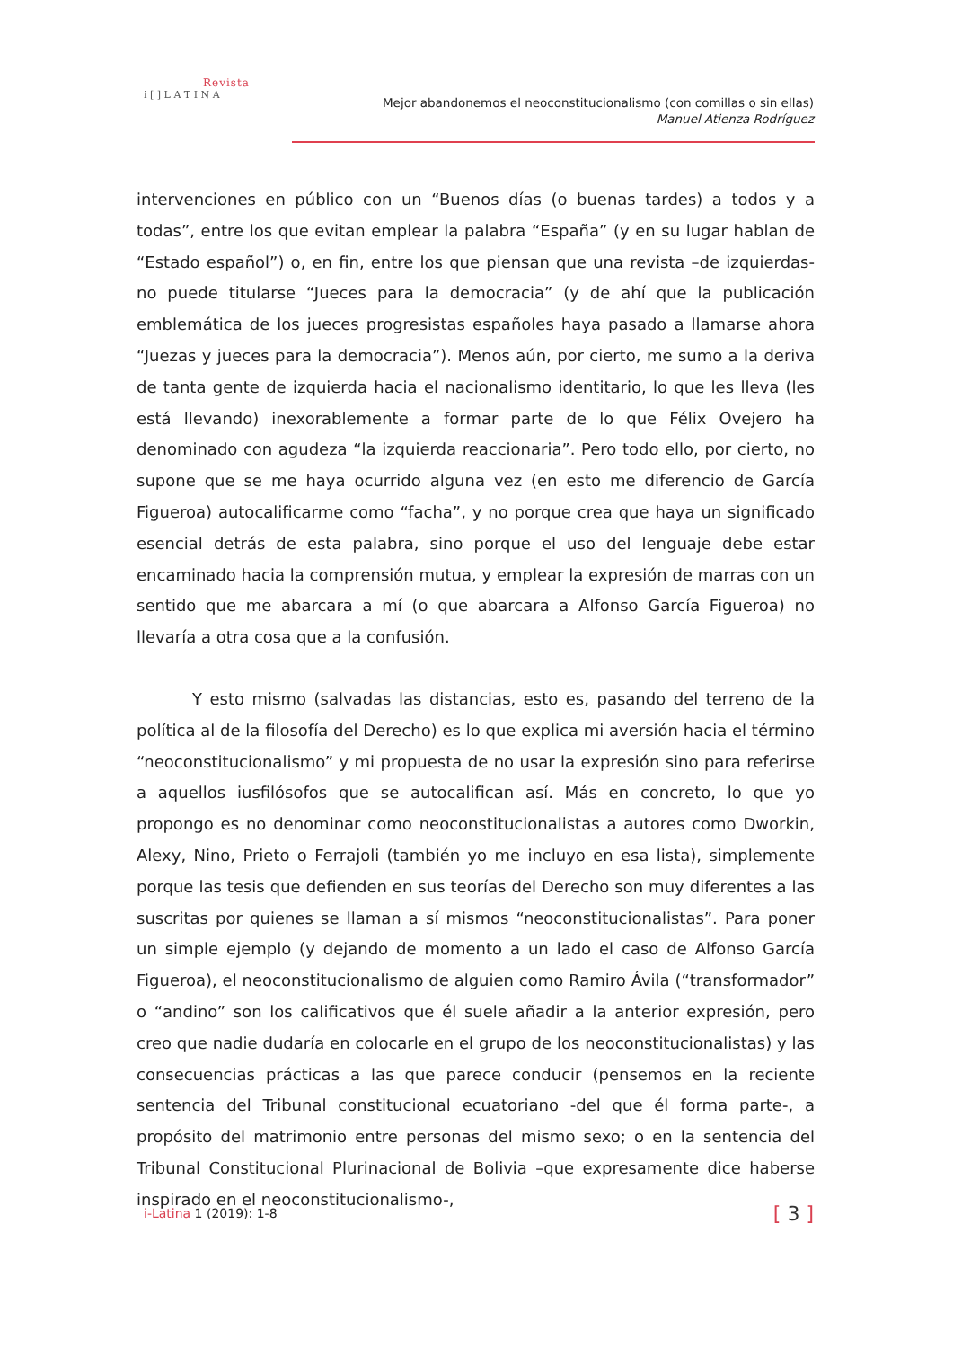Revista
i [ ] L A T I N A
Mejor abandonemos el neoconstitucionalismo (con comillas o sin ellas)
Manuel Atienza Rodríguez
intervenciones en público con un “Buenos días (o buenas tardes) a todos y a todas”, entre los que evitan emplear la palabra “España” (y en su lugar hablan de “Estado español”) o, en fin, entre los que piensan que una revista –de izquierdas- no puede titularse “Jueces para la democracia” (y de ahí que la publicación emblemática de los jueces progresistas españoles haya pasado a llamarse ahora “Juezas y jueces para la democracia”). Menos aún, por cierto, me sumo a la deriva de tanta gente de izquierda hacia el nacionalismo identitario, lo que les lleva (les está llevando) inexorablemente a formar parte de lo que Félix Ovejero ha denominado con agudeza “la izquierda reaccionaria”. Pero todo ello, por cierto, no supone que se me haya ocurrido alguna vez (en esto me diferencio de García Figueroa) autocalificarme como “facha”, y no porque crea que haya un significado esencial detrás de esta palabra, sino porque el uso del lenguaje debe estar encaminado hacia la comprensión mutua, y emplear la expresión de marras con un sentido que me abarcara a mí (o que abarcara a Alfonso García Figueroa) no llevaría a otra cosa que a la confusión.
Y esto mismo (salvadas las distancias, esto es, pasando del terreno de la política al de la filosofía del Derecho) es lo que explica mi aversión hacia el término “neoconstitucionalismo” y mi propuesta de no usar la expresión sino para referirse a aquellos iusfilósofos que se autocalifican así. Más en concreto, lo que yo propongo es no denominar como neoconstitucionalistas a autores como Dworkin, Alexy, Nino, Prieto o Ferrajoli (también yo me incluyo en esa lista), simplemente porque las tesis que defienden en sus teorías del Derecho son muy diferentes a las suscritas por quienes se llaman a sí mismos “neoconstitucionalistas”. Para poner un simple ejemplo (y dejando de momento a un lado el caso de Alfonso García Figueroa), el neoconstitucionalismo de alguien como Ramiro Ávila (“transformador” o “andino” son los calificativos que él suele añadir a la anterior expresión, pero creo que nadie dudaría en colocarle en el grupo de los neoconstitucionalistas) y las consecuencias prácticas a las que parece conducir (pensemos en la reciente sentencia del Tribunal constitucional ecuatoriano -del que él forma parte-, a propósito del matrimonio entre personas del mismo sexo; o en la sentencia del Tribunal Constitucional Plurinacional de Bolivia –que expresamente dice haberse inspirado en el neoconstitucionalismo-,
i-Latina 1 (2019): 1-8
[ 3 ]